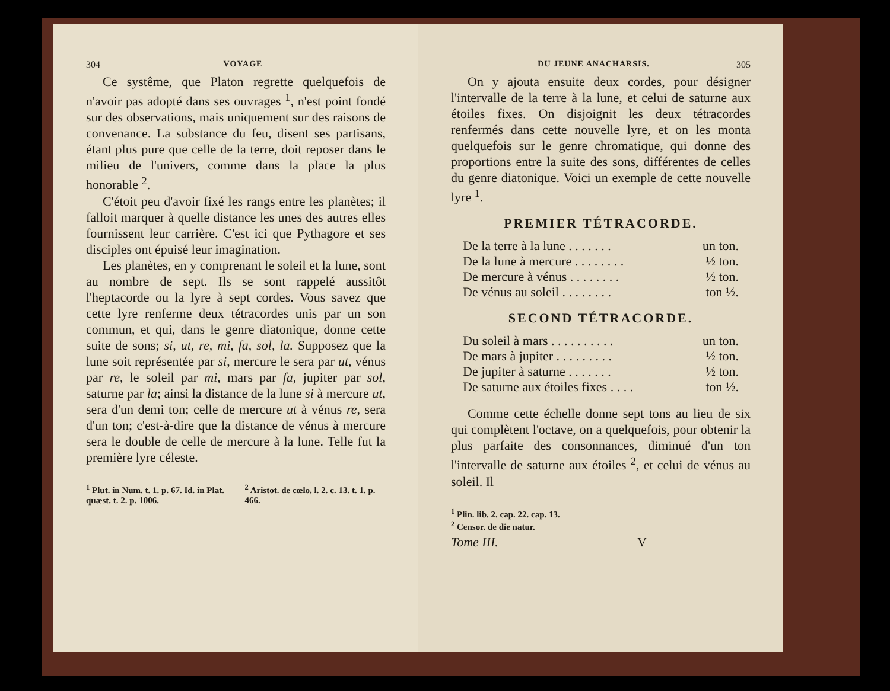304 VOYAGE
Ce systême, que Platon regrette quelquefois de n'avoir pas adopté dans ses ouvrages <sup>1</sup>, n'est point fondé sur des observations, mais uniquement sur des raisons de convenance. La substance du feu, disent ses partisans, étant plus pure que celle de la terre, doit reposer dans le milieu de l'univers, comme dans la place la plus honorable <sup>2</sup>.
C'étoit peu d'avoir fixé les rangs entre les planètes; il falloit marquer à quelle distance les unes des autres elles fournissent leur carrière. C'est ici que Pythagore et ses disciples ont épuisé leur imagination.
Les planètes, en y comprenant le soleil et la lune, sont au nombre de sept. Ils se sont rappelé aussitôt l'heptacorde ou la lyre à sept cordes. Vous savez que cette lyre renferme deux tétracordes unis par un son commun, et qui, dans le genre diatonique, donne cette suite de sons; si, ut, re, mi, fa, sol, la. Supposez que la lune soit représentée par si, mercure le sera par ut, vénus par re, le soleil par mi, mars par fa, jupiter par sol, saturne par la; ainsi la distance de la lune si à mercure ut, sera d'un demi ton; celle de mercure ut à vénus re, sera d'un ton; c'est-à-dire que la distance de vénus à mercure sera le double de celle de mercure à la lune. Telle fut la première lyre céleste.
<sup>1</sup> Plut. in Num. t. 1. p. 67. Id. in Plat. quæst. t. 2. p. 1006.
<sup>2</sup> Aristot. de cœlo, l. 2. c. 13. t. 1. p. 466.
DU JEUNE ANACHARSIS. 305
On y ajouta ensuite deux cordes, pour désigner l'intervalle de la terre à la lune, et celui de saturne aux étoiles fixes. On disjoignit les deux tétracordes renfermés dans cette nouvelle lyre, et on les monta quelquefois sur le genre chromatique, qui donne des proportions entre la suite des sons, différentes de celles du genre diatonique. Voici un exemple de cette nouvelle lyre <sup>1</sup>.
PREMIER TÉTRACORDE.
| De la terre à la lune . . . . . . . | un ton. |
| De la lune à mercure . . . . . . . . | ½ ton. |
| De mercure à vénus . . . . . . . . | ½ ton. |
| De vénus au soleil . . . . . . . . | ton ½. |
SECOND TÉTRACORDE.
| Du soleil à mars . . . . . . . . . . | un ton. |
| De mars à jupiter . . . . . . . . . | ½ ton. |
| De jupiter à saturne . . . . . . . | ½ ton. |
| De saturne aux étoiles fixes . . . . | ton ½. |
Comme cette échelle donne sept tons au lieu de six qui complètent l'octave, on a quelquefois, pour obtenir la plus parfaite des consonnances, diminué d'un ton l'intervalle de saturne aux étoiles <sup>2</sup>, et celui de vénus au soleil. Il
<sup>1</sup> Plin. lib. 2. cap. 22. cap. 13.
<sup>2</sup> Censor. de die natur.
Tome III. V